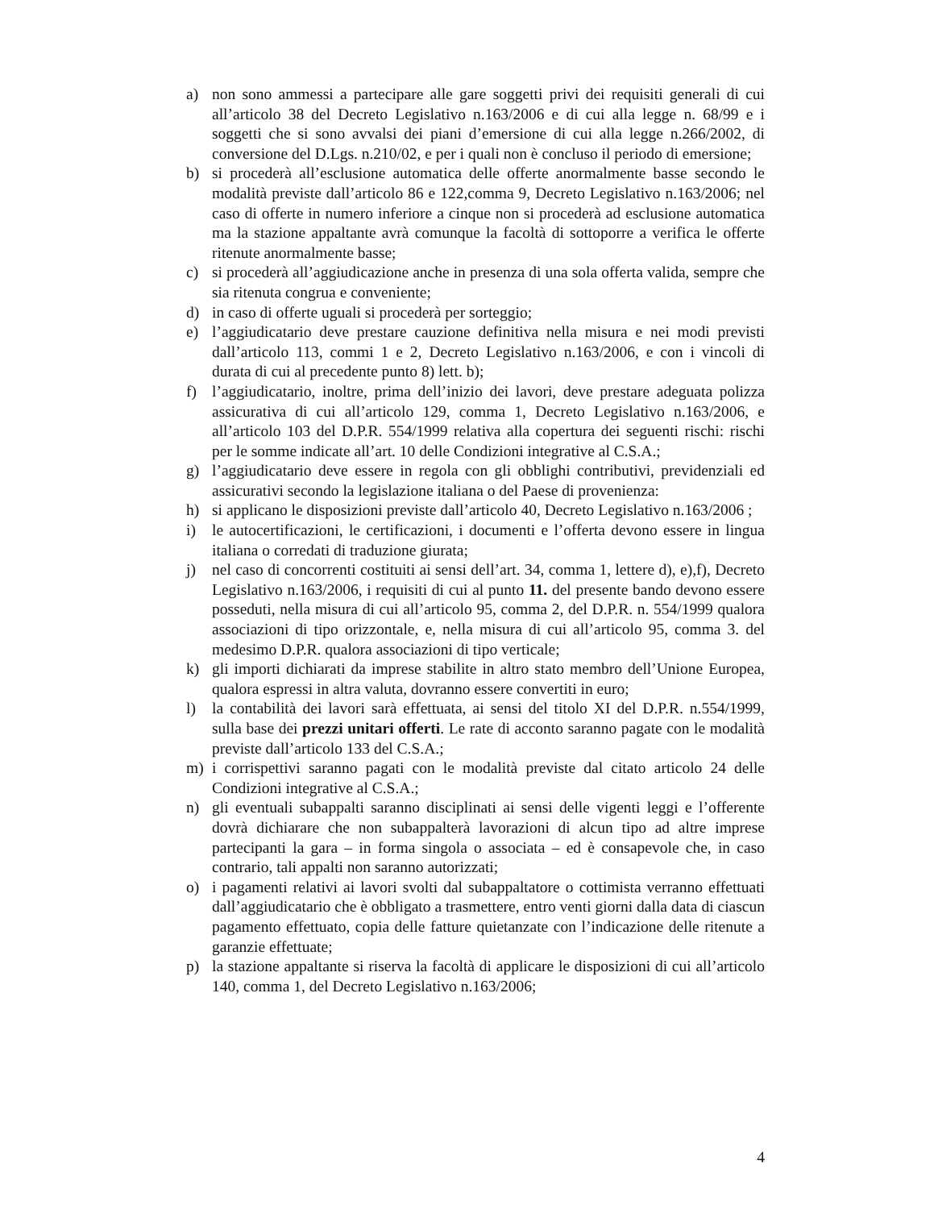a) non sono ammessi a partecipare alle gare soggetti privi dei requisiti generali di cui all’articolo 38 del Decreto Legislativo n.163/2006 e di cui alla legge n. 68/99 e i soggetti che si sono avvalsi dei piani d’emersione di cui alla legge n.266/2002, di conversione del D.Lgs. n.210/02, e per i quali non è concluso il periodo di emersione;
b) si procederà all’esclusione automatica delle offerte anormalmente basse secondo le modalità previste dall’articolo 86 e 122,comma 9, Decreto Legislativo n.163/2006; nel caso di offerte in numero inferiore a cinque non si procederà ad esclusione automatica ma la stazione appaltante avrà comunque la facoltà di sottoporre a verifica le offerte ritenute anormalmente basse;
c) si procederà all’aggiudicazione anche in presenza di una sola offerta valida, sempre che sia ritenuta congrua e conveniente;
d) in caso di offerte uguali si procederà per sorteggio;
e) l’aggiudicatario deve prestare cauzione definitiva nella misura e nei modi previsti dall’articolo 113, commi 1 e 2, Decreto Legislativo n.163/2006, e con i vincoli di durata di cui al precedente punto 8) lett. b);
f) l’aggiudicatario, inoltre, prima dell’inizio dei lavori, deve prestare adeguata polizza assicurativa di cui all’articolo 129, comma 1, Decreto Legislativo n.163/2006, e all’articolo 103 del D.P.R. 554/1999 relativa alla copertura dei seguenti rischi: rischi per le somme indicate all’art. 10 delle Condizioni integrative al C.S.A.;
g) l’aggiudicatario deve essere in regola con gli obblighi contributivi, previdenziali ed assicurativi secondo la legislazione italiana o del Paese di provenienza:
h) si applicano le disposizioni previste dall’articolo 40, Decreto Legislativo n.163/2006 ;
i) le autocertificazioni, le certificazioni, i documenti e l’offerta devono essere in lingua italiana o corredati di traduzione giurata;
j) nel caso di concorrenti costituiti ai sensi dell’art. 34, comma 1, lettere d), e),f), Decreto Legislativo n.163/2006, i requisiti di cui al punto 11. del presente bando devono essere posseduti, nella misura di cui all’articolo 95, comma 2, del D.P.R. n. 554/1999 qualora associazioni di tipo orizzontale, e, nella misura di cui all’articolo 95, comma 3. del medesimo D.P.R. qualora associazioni di tipo verticale;
k) gli importi dichiarati da imprese stabilite in altro stato membro dell’Unione Europea, qualora espressi in altra valuta, dovranno essere convertiti in euro;
l) la contabilità dei lavori sarà effettuata, ai sensi del titolo XI del D.P.R. n.554/1999, sulla base dei prezzi unitari offerti. Le rate di acconto saranno pagate con le modalità previste dall’articolo 133 del C.S.A.;
m) i corrispettivi saranno pagati con le modalità previste dal citato articolo 24 delle Condizioni integrative al C.S.A.;
n) gli eventuali subappalti saranno disciplinati ai sensi delle vigenti leggi e l’offerente dovrà dichiarare che non subappalterà lavorazioni di alcun tipo ad altre imprese partecipanti la gara – in forma singola o associata – ed è consapevole che, in caso contrario, tali appalti non saranno autorizzati;
o) i pagamenti relativi ai lavori svolti dal subappaltatore o cottimista verranno effettuati dall’aggiudicatario che è obbligato a trasmettere, entro venti giorni dalla data di ciascun pagamento effettuato, copia delle fatture quietanzate con l’indicazione delle ritenute a garanzie effettuate;
p) la stazione appaltante si riserva la facoltà di applicare le disposizioni di cui all’articolo 140, comma 1, del Decreto Legislativo n.163/2006;
4